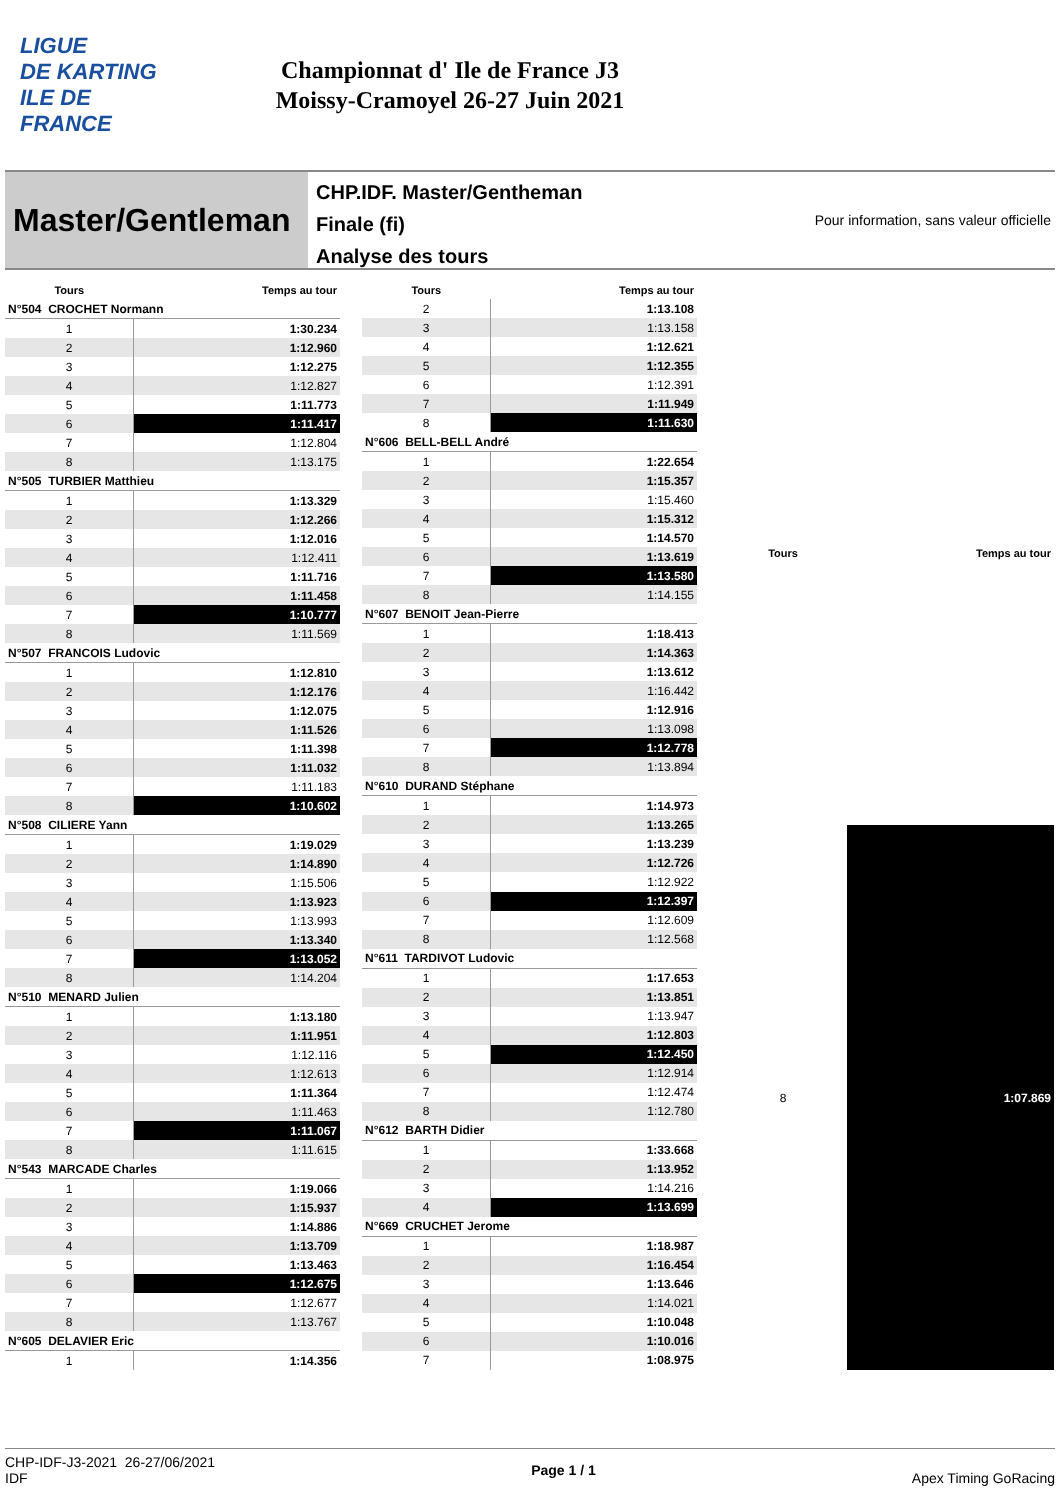LIGUE
DE KARTING
ILE DE
FRANCE
Championnat d' Ile de France J3
Moissy-Cramoyel 26-27 Juin 2021
Master/Gentleman
CHP.IDF. Master/Gentheman
Finale (fi)
Analyse des tours
Pour information, sans valeur officielle
| Tours | Temps au tour |
| --- | --- |
| N°504 CROCHET Normann | |
| 1 | 1:30.234 |
| 2 | 1:12.960 |
| 3 | 1:12.275 |
| 4 | 1:12.827 |
| 5 | 1:11.773 |
| 6 | 1:11.417 |
| 7 | 1:12.804 |
| 8 | 1:13.175 |
| N°505 TURBIER Matthieu | |
| 1 | 1:13.329 |
| 2 | 1:12.266 |
| 3 | 1:12.016 |
| 4 | 1:12.411 |
| 5 | 1:11.716 |
| 6 | 1:11.458 |
| 7 | 1:10.777 |
| 8 | 1:11.569 |
| N°507 FRANCOIS Ludovic | |
| 1 | 1:12.810 |
| 2 | 1:12.176 |
| 3 | 1:12.075 |
| 4 | 1:11.526 |
| 5 | 1:11.398 |
| 6 | 1:11.032 |
| 7 | 1:11.183 |
| 8 | 1:10.602 |
| N°508 CILIERE Yann | |
| 1 | 1:19.029 |
| 2 | 1:14.890 |
| 3 | 1:15.506 |
| 4 | 1:13.923 |
| 5 | 1:13.993 |
| 6 | 1:13.340 |
| 7 | 1:13.052 |
| 8 | 1:14.204 |
| N°510 MENARD Julien | |
| 1 | 1:13.180 |
| 2 | 1:11.951 |
| 3 | 1:12.116 |
| 4 | 1:12.613 |
| 5 | 1:11.364 |
| 6 | 1:11.463 |
| 7 | 1:11.067 |
| 8 | 1:11.615 |
| N°543 MARCADE Charles | |
| 1 | 1:19.066 |
| 2 | 1:15.937 |
| 3 | 1:14.886 |
| 4 | 1:13.709 |
| 5 | 1:13.463 |
| 6 | 1:12.675 |
| 7 | 1:12.677 |
| 8 | 1:13.767 |
| N°605 DELAVIER Eric | |
| 1 | 1:14.356 |
| Tours | Temps au tour |
| --- | --- |
| 2 | 1:13.108 |
| 3 | 1:13.158 |
| 4 | 1:12.621 |
| 5 | 1:12.355 |
| 6 | 1:12.391 |
| 7 | 1:11.949 |
| 8 | 1:11.630 |
| N°606 BELL-BELL André | |
| 1 | 1:22.654 |
| 2 | 1:15.357 |
| 3 | 1:15.460 |
| 4 | 1:15.312 |
| 5 | 1:14.570 |
| 6 | 1:13.619 |
| 7 | 1:13.580 |
| 8 | 1:14.155 |
| N°607 BENOIT Jean-Pierre | |
| 1 | 1:18.413 |
| 2 | 1:14.363 |
| 3 | 1:13.612 |
| 4 | 1:16.442 |
| 5 | 1:12.916 |
| 6 | 1:13.098 |
| 7 | 1:12.778 |
| 8 | 1:13.894 |
| N°610 DURAND Stéphane | |
| 1 | 1:14.973 |
| 2 | 1:13.265 |
| 3 | 1:13.239 |
| 4 | 1:12.726 |
| 5 | 1:12.922 |
| 6 | 1:12.397 |
| 7 | 1:12.609 |
| 8 | 1:12.568 |
| N°611 TARDIVOT Ludovic | |
| 1 | 1:17.653 |
| 2 | 1:13.851 |
| 3 | 1:13.947 |
| 4 | 1:12.803 |
| 5 | 1:12.450 |
| 6 | 1:12.914 |
| 7 | 1:12.474 |
| 8 | 1:12.780 |
| N°612 BARTH Didier | |
| 1 | 1:33.668 |
| 2 | 1:13.952 |
| 3 | 1:14.216 |
| 4 | 1:13.699 |
| N°669 CRUCHET Jerome | |
| 1 | 1:18.987 |
| 2 | 1:16.454 |
| 3 | 1:13.646 |
| 4 | 1:14.021 |
| 5 | 1:10.048 |
| 6 | 1:10.016 |
| 7 | 1:08.975 |
| Tours | Temps au tour |
| --- | --- |
| 8 | 1:07.869 |
CHP-IDF-J3-2021 26-27/06/2021
IDF
Page 1 / 1 Apex Timing GoRacing